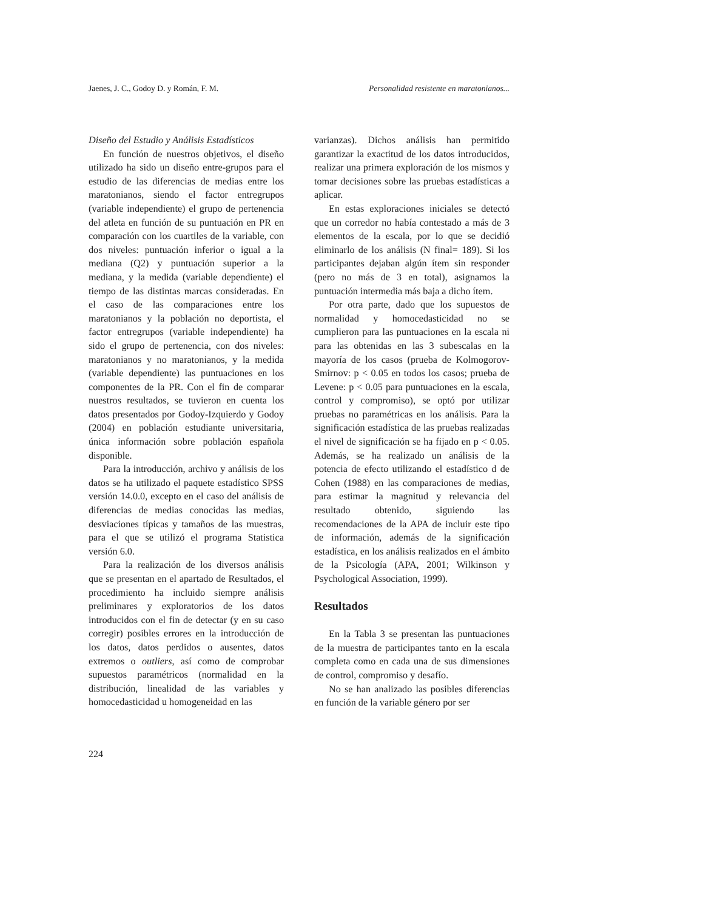Jaenes, J. C., Godoy D. y Román, F. M. Personalidad resistente en maratonianos...
Diseño del Estudio y Análisis Estadísticos
En función de nuestros objetivos, el diseño utilizado ha sido un diseño entre-grupos para el estudio de las diferencias de medias entre los maratonianos, siendo el factor entregrupos (variable independiente) el grupo de pertenencia del atleta en función de su puntuación en PR en comparación con los cuartiles de la variable, con dos niveles: puntuación inferior o igual a la mediana (Q2) y puntuación superior a la mediana, y la medida (variable dependiente) el tiempo de las distintas marcas consideradas. En el caso de las comparaciones entre los maratonianos y la población no deportista, el factor entregrupos (variable independiente) ha sido el grupo de pertenencia, con dos niveles: maratonianos y no maratonianos, y la medida (variable dependiente) las puntuaciones en los componentes de la PR. Con el fin de comparar nuestros resultados, se tuvieron en cuenta los datos presentados por Godoy-Izquierdo y Godoy (2004) en población estudiante universitaria, única información sobre población española disponible.
Para la introducción, archivo y análisis de los datos se ha utilizado el paquete estadístico SPSS versión 14.0.0, excepto en el caso del análisis de diferencias de medias conocidas las medias, desviaciones típicas y tamaños de las muestras, para el que se utilizó el programa Statistica versión 6.0.
Para la realización de los diversos análisis que se presentan en el apartado de Resultados, el procedimiento ha incluido siempre análisis preliminares y exploratorios de los datos introducidos con el fin de detectar (y en su caso corregir) posibles errores en la introducción de los datos, datos perdidos o ausentes, datos extremos o outliers, así como de comprobar supuestos paramétricos (normalidad en la distribución, linealidad de las variables y homocedasticidad u homogeneidad en las
varianzas). Dichos análisis han permitido garantizar la exactitud de los datos introducidos, realizar una primera exploración de los mismos y tomar decisiones sobre las pruebas estadísticas a aplicar.
En estas exploraciones iniciales se detectó que un corredor no había contestado a más de 3 elementos de la escala, por lo que se decidió eliminarlo de los análisis (N final= 189). Si los participantes dejaban algún ítem sin responder (pero no más de 3 en total), asignamos la puntuación intermedia más baja a dicho ítem.
Por otra parte, dado que los supuestos de normalidad y homocedasticidad no se cumplieron para las puntuaciones en la escala ni para las obtenidas en las 3 subescalas en la mayoría de los casos (prueba de Kolmogorov-Smirnov: p < 0.05 en todos los casos; prueba de Levene: p < 0.05 para puntuaciones en la escala, control y compromiso), se optó por utilizar pruebas no paramétricas en los análisis. Para la significación estadística de las pruebas realizadas el nivel de significación se ha fijado en p < 0.05. Además, se ha realizado un análisis de la potencia de efecto utilizando el estadístico d de Cohen (1988) en las comparaciones de medias, para estimar la magnitud y relevancia del resultado obtenido, siguiendo las recomendaciones de la APA de incluir este tipo de información, además de la significación estadística, en los análisis realizados en el ámbito de la Psicología (APA, 2001; Wilkinson y Psychological Association, 1999).
Resultados
En la Tabla 3 se presentan las puntuaciones de la muestra de participantes tanto en la escala completa como en cada una de sus dimensiones de control, compromiso y desafío.
No se han analizado las posibles diferencias en función de la variable género por ser
224